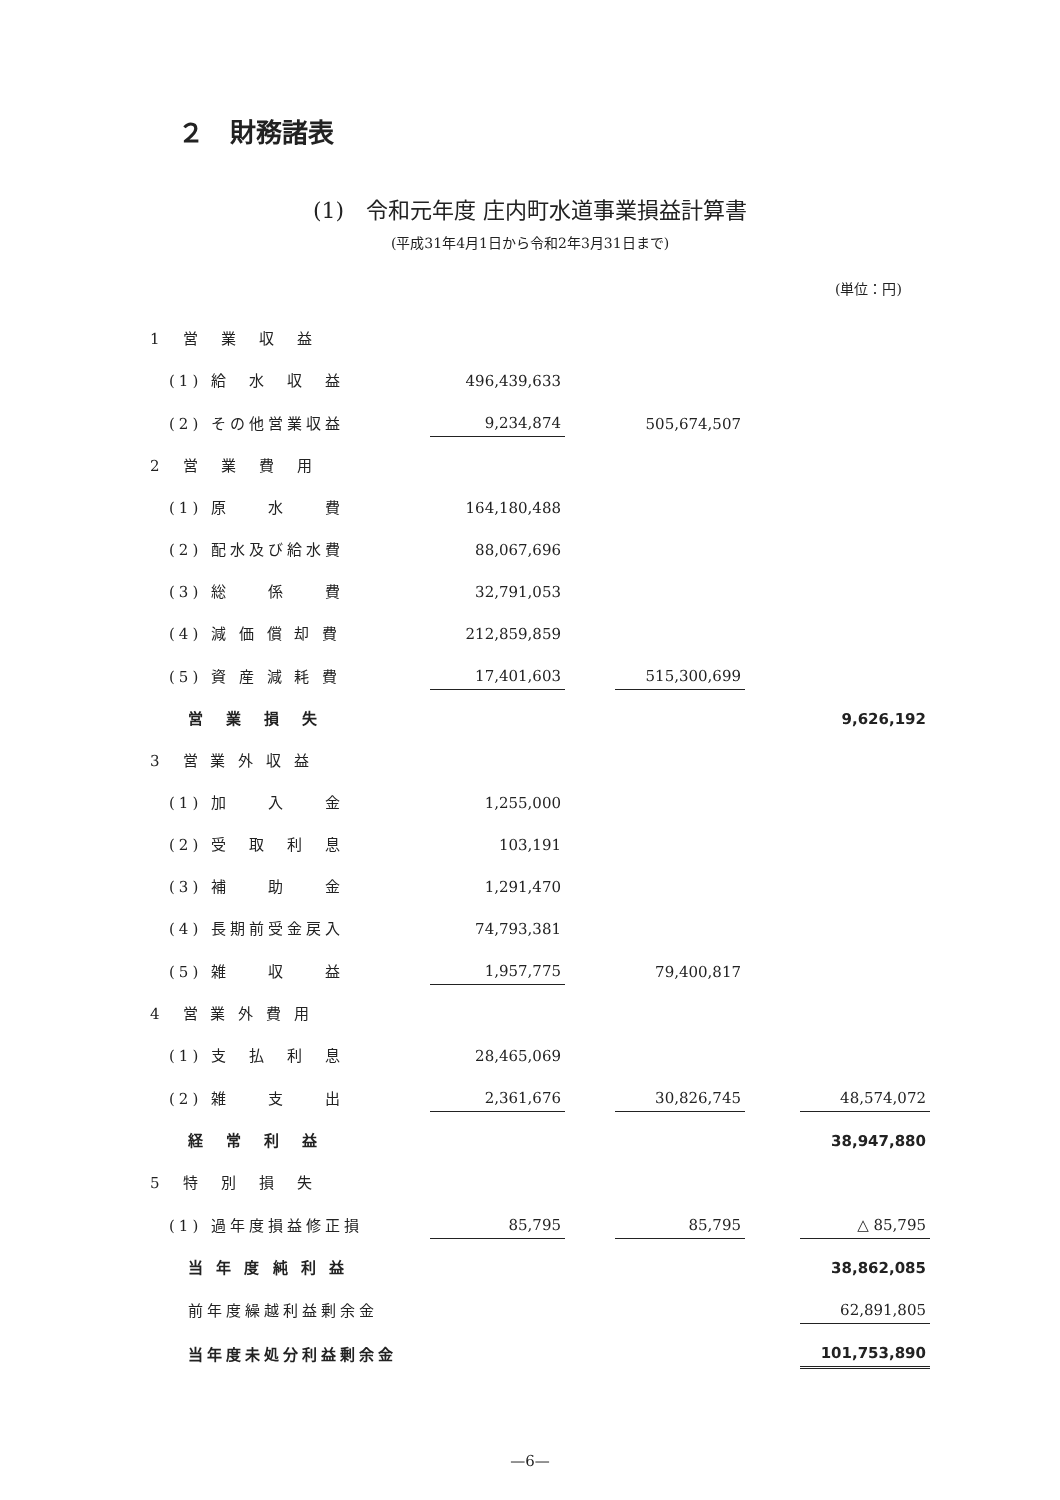２　財務諸表
(1)　令和元年度 庄内町水道事業損益計算書
(平成31年4月1日から令和2年3月31日まで)
(単位：円)
| 1 営 業 収 益 | | | | | |
| (1) 給 水 収 益 | 496,439,633 | | | | |
| (2) その他営業収益 | 9,234,874 | | 505,674,507 | | |
| 2 営 業 費 用 | | | | | |
| (1) 原 水 費 | 164,180,488 | | | | |
| (2) 配水及び給水費 | 88,067,696 | | | | |
| (3) 総 係 費 | 32,791,053 | | | | |
| (4) 減 価 償 却 費 | 212,859,859 | | | | |
| (5) 資 産 減 耗 費 | 17,401,603 | | 515,300,699 | | |
| 営 業 損 失 | | | | | 9,626,192 |
| 3 営 業 外 収 益 | | | | | |
| (1) 加 入 金 | 1,255,000 | | | | |
| (2) 受 取 利 息 | 103,191 | | | | |
| (3) 補 助 金 | 1,291,470 | | | | |
| (4) 長期前受金戻入 | 74,793,381 | | | | |
| (5) 雑 収 益 | 1,957,775 | | 79,400,817 | | |
| 4 営 業 外 費 用 | | | | | |
| (1) 支 払 利 息 | 28,465,069 | | | | |
| (2) 雑 支 出 | 2,361,676 | | 30,826,745 | | 48,574,072 |
| 経 常 利 益 | | | | | 38,947,880 |
| 5 特 別 損 失 | | | | | |
| (1) 過年度損益修正損 | 85,795 | | 85,795 | | △ 85,795 |
| 当 年 度 純 利 益 | | | | | 38,862,085 |
| 前年度繰越利益剰余金 | | | | | 62,891,805 |
| 当年度未処分利益剰余金 | | | | | 101,753,890 |
—6—